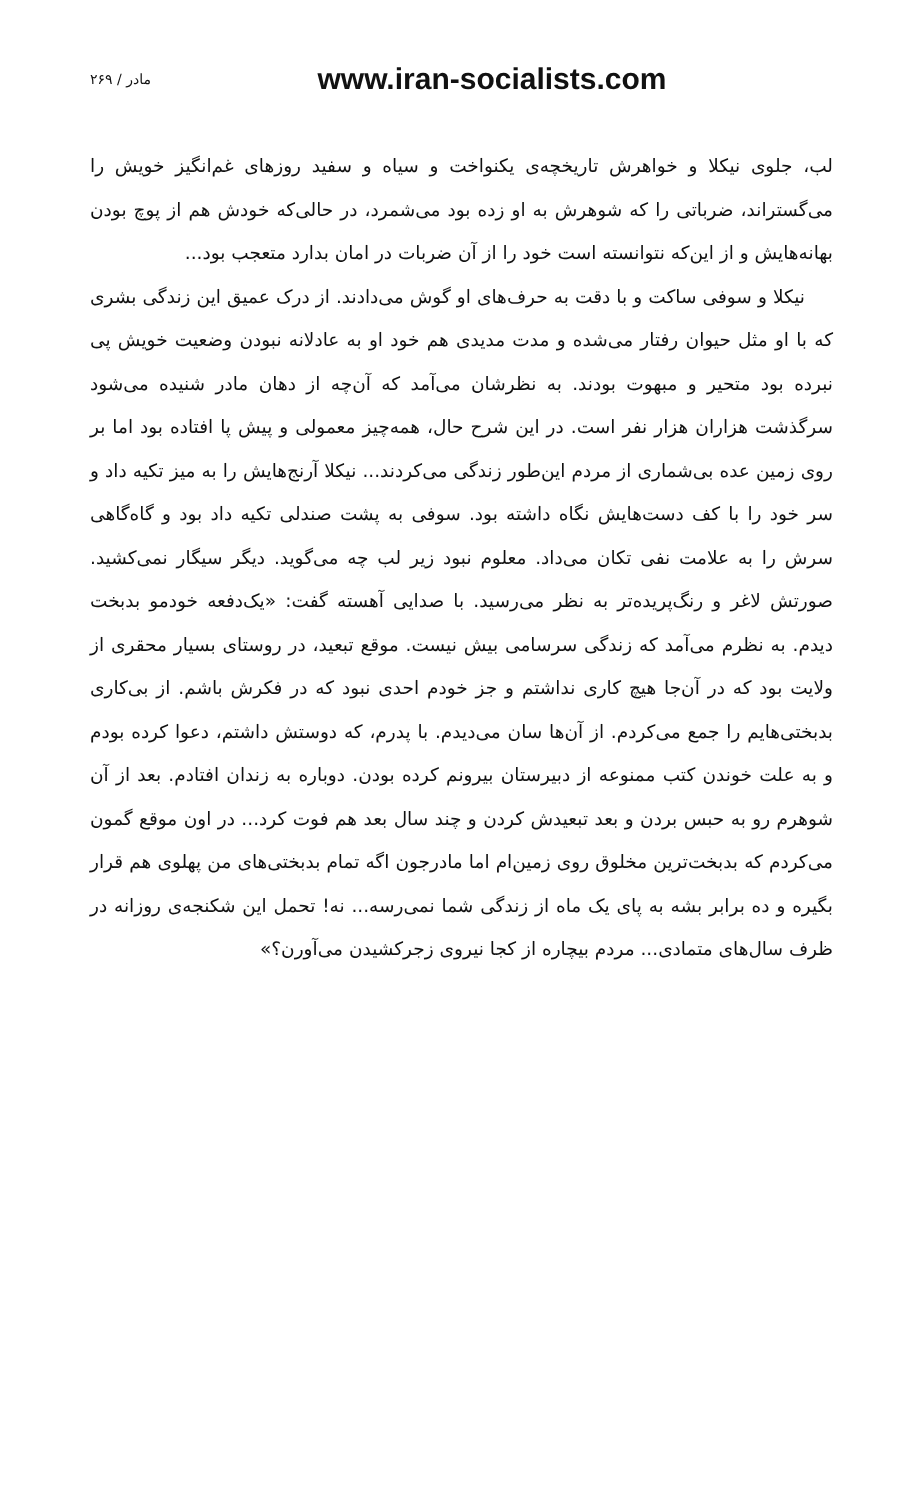مادر / ۲۶۹ www.iran-socialists.com
لب، جلوی نیکلا و خواهرش تاریخچه‌ی یکنواخت و سیاه و سفید روزهای غم‌انگیز خویش را می‌گستراند، ضرباتی را که شوهرش به او زده بود می‌شمرد، در حالی‌که خودش هم از پوچ بودن بهانه‌هایش و از این‌که نتوانسته است خود را از آن ضربات در امان بدارد متعجب بود...
نیکلا و سوفی ساکت و با دقت به حرف‌های او گوش می‌دادند. از درک عمیق این زندگی بشری که با او مثل حیوان رفتار می‌شده و مدت مدیدی هم خود او به عادلانه نبودن وضعیت خویش پی نبرده بود متحیر و مبهوت بودند. به نظرشان می‌آمد که آن‌چه از دهان مادر شنیده می‌شود سرگذشت هزاران هزار نفر است. در این شرح حال، همه‌چیز معمولی و پیش پا افتاده بود اما بر روی زمین عده بی‌شماری از مردم این‌طور زندگی می‌کردند... نیکلا آرنج‌هایش را به میز تکیه داد و سر خود را با کف دست‌هایش نگاه داشته بود. سوفی به پشت صندلی تکیه داد بود و گاه‌گاهی سرش را به علامت نفی تکان می‌داد. معلوم نبود زیر لب چه می‌گوید. دیگر سیگار نمی‌کشید. صورتش لاغر و رنگ‌پریده‌تر به نظر می‌رسید. با صدایی آهسته گفت: «یک‌دفعه خودمو بدبخت دیدم. به نظرم می‌آمد که زندگی سرسامی بیش نیست. موقع تبعید، در روستای بسیار محقری از ولایت بود که در آن‌جا هیچ کاری نداشتم و جز خودم احدی نبود که در فکرش باشم. از بی‌کاری بدبختی‌هایم را جمع می‌کردم. از آن‌ها سان می‌دیدم. با پدرم، که دوستش داشتم، دعوا کرده بودم و به علت خوندن کتب ممنوعه از دبیرستان بیرونم کرده بودن. دوباره به زندان افتادم. بعد از آن شوهرم رو به حبس بردن و بعد تبعیدش کردن و چند سال بعد هم فوت کرد... در اون موقع گمون می‌کردم که بدبخت‌ترین مخلوق روی زمین‌ام اما مادرجون اگه تمام بدبختی‌های من پهلوی هم قرار بگیره و ده برابر بشه به پای یک ماه از زندگی شما نمی‌رسه... نه! تحمل این شکنجه‌ی روزانه در ظرف سال‌های متمادی... مردم بیچاره از کجا نیروی زجرکشیدن می‌آورن؟»